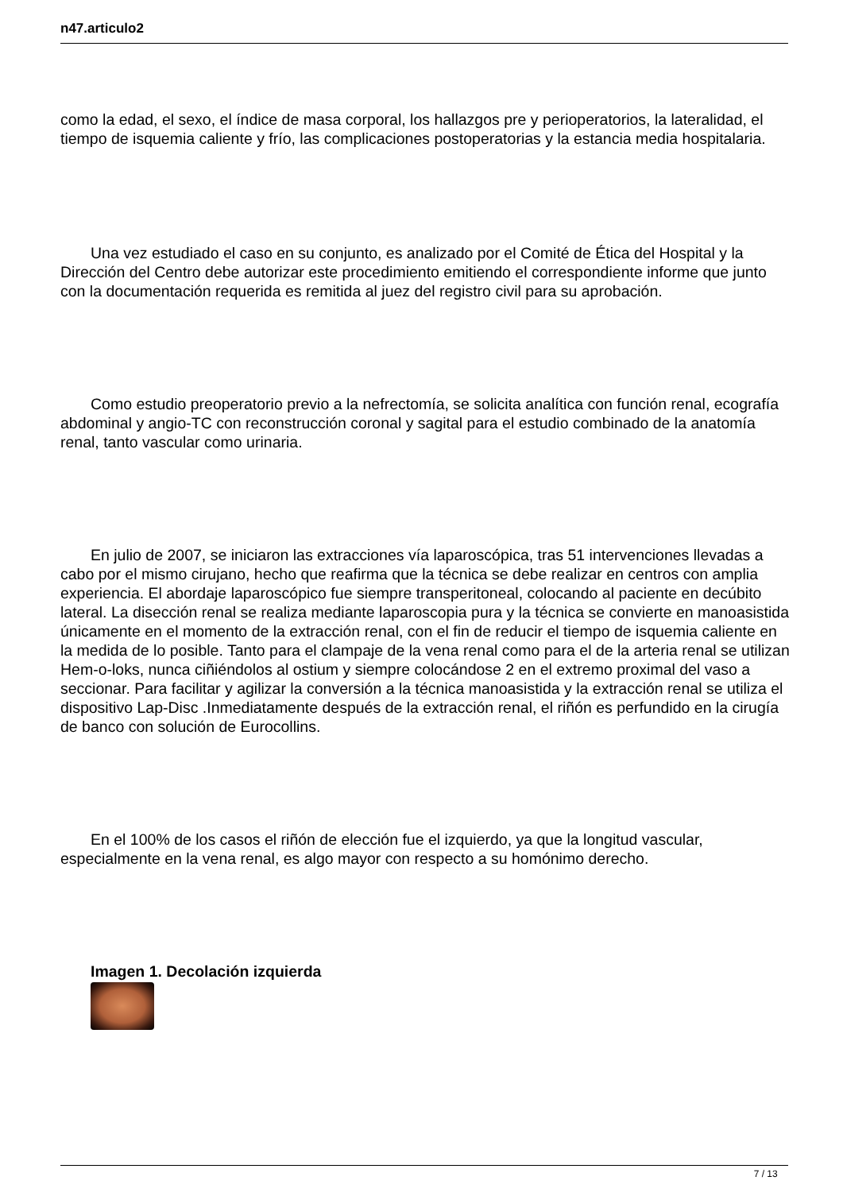n47.articulo2
como la edad, el sexo, el índice de masa corporal, los hallazgos pre y perioperatorios, la lateralidad, el tiempo de isquemia caliente y frío, las complicaciones postoperatorias y la estancia media hospitalaria.
Una vez estudiado el caso en su conjunto, es analizado por el Comité de Ética del Hospital y la Dirección del Centro debe autorizar este procedimiento emitiendo el correspondiente informe que junto con la documentación requerida es remitida al juez del registro civil para su aprobación.
Como estudio preoperatorio previo a la nefrectomía, se solicita analítica con función renal, ecografía abdominal y angio-TC con reconstrucción coronal y sagital para el estudio combinado de la anatomía renal, tanto vascular como urinaria.
En julio de 2007, se iniciaron las extracciones vía laparoscópica, tras 51 intervenciones llevadas a cabo por el mismo cirujano, hecho que reafirma que la técnica se debe realizar en centros con amplia experiencia. El abordaje laparoscópico fue siempre transperitoneal, colocando al paciente en decúbito lateral. La disección renal se realiza mediante laparoscopia pura y la técnica se convierte en manoasistida únicamente en el momento de la extracción renal, con el fin de reducir el tiempo de isquemia caliente en la medida de lo posible. Tanto para el clampaje de la vena renal como para el de la arteria renal se utilizan Hem-o-loks, nunca ciñiéndolos al ostium y siempre colocándose 2 en el extremo proximal del vaso a seccionar. Para facilitar y agilizar la conversión a la técnica manoasistida y la extracción renal se utiliza el dispositivo Lap-Disc .Inmediatamente después de la extracción renal, el riñón es perfundido en la cirugía de banco con solución de Eurocollins.
En el 100% de los casos el riñón de elección fue el izquierdo, ya que la longitud vascular, especialmente en la vena renal, es algo mayor con respecto a su homónimo derecho.
Imagen 1. Decolación izquierda
7 / 13